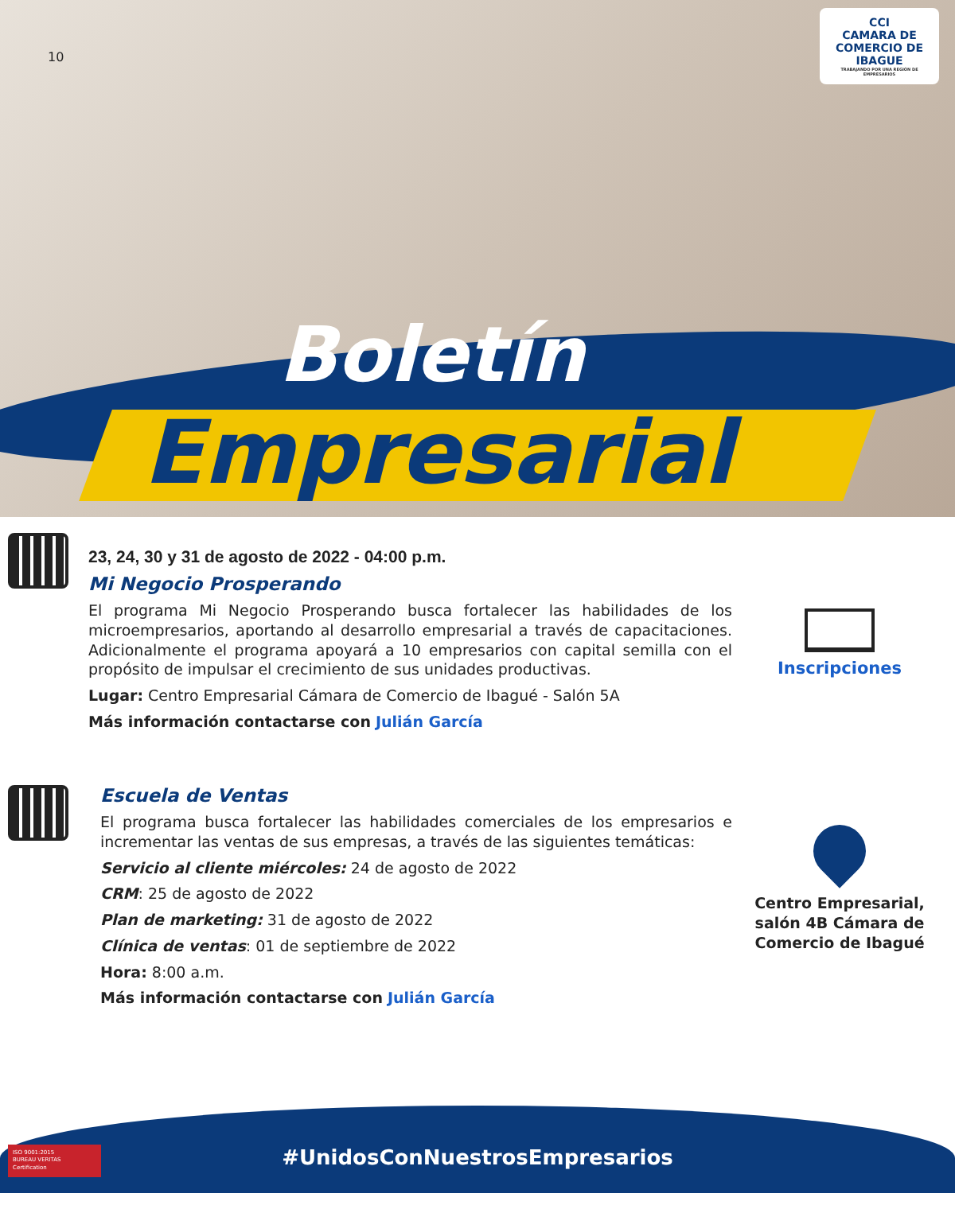10
CCI
CAMARA DE COMERCIO DE IBAGUE
TRABAJANDO POR UNA REGIÓN DE EMPRESARIOS
Boletín
Empresarial
23, 24, 30 y 31 de agosto de 2022 - 04:00 p.m.
Mi Negocio Prosperando
El programa Mi Negocio Prosperando busca fortalecer las habilidades de los microempresarios, aportando al desarrollo empresarial a través de capacitaciones. Adicionalmente el programa apoyará a 10 empresarios con capital semilla con el propósito de impulsar el crecimiento de sus unidades productivas.
Lugar: Centro Empresarial Cámara de Comercio de Ibagué - Salón 5A
Más información contactarse con Julián García
Inscripciones
Escuela de Ventas
El programa busca fortalecer las habilidades comerciales de los empresarios e incrementar las ventas de sus empresas, a través de las siguientes temáticas:
Servicio al cliente miércoles: 24 de agosto de 2022
CRM: 25 de agosto de 2022
Plan de marketing: 31 de agosto de 2022
Clínica de ventas: 01 de septiembre de 2022
Hora: 8:00 a.m.
Más información contactarse con Julián García
Centro Empresarial, salón 4B Cámara de Comercio de Ibagué
ISO 9001:2015
BUREAU VERITAS
Certification
#UnidosConNuestrosEmpresarios